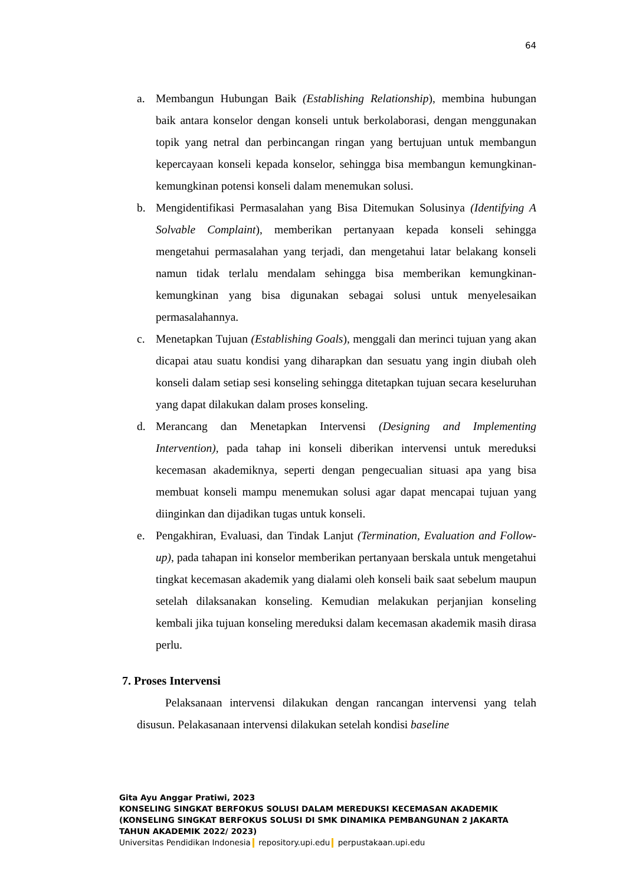64
a. Membangun Hubungan Baik (Establishing Relationship), membina hubungan baik antara konselor dengan konseli untuk berkolaborasi, dengan menggunakan topik yang netral dan perbincangan ringan yang bertujuan untuk membangun kepercayaan konseli kepada konselor, sehingga bisa membangun kemungkinan-kemungkinan potensi konseli dalam menemukan solusi.
b. Mengidentifikasi Permasalahan yang Bisa Ditemukan Solusinya (Identifying A Solvable Complaint), memberikan pertanyaan kepada konseli sehingga mengetahui permasalahan yang terjadi, dan mengetahui latar belakang konseli namun tidak terlalu mendalam sehingga bisa memberikan kemungkinan-kemungkinan yang bisa digunakan sebagai solusi untuk menyelesaikan permasalahannya.
c. Menetapkan Tujuan (Establishing Goals), menggali dan merinci tujuan yang akan dicapai atau suatu kondisi yang diharapkan dan sesuatu yang ingin diubah oleh konseli dalam setiap sesi konseling sehingga ditetapkan tujuan secara keseluruhan yang dapat dilakukan dalam proses konseling.
d. Merancang dan Menetapkan Intervensi (Designing and Implementing Intervention), pada tahap ini konseli diberikan intervensi untuk mereduksi kecemasan akademiknya, seperti dengan pengecualian situasi apa yang bisa membuat konseli mampu menemukan solusi agar dapat mencapai tujuan yang diinginkan dan dijadikan tugas untuk konseli.
e. Pengakhiran, Evaluasi, dan Tindak Lanjut (Termination, Evaluation and Follow-up), pada tahapan ini konselor memberikan pertanyaan berskala untuk mengetahui tingkat kecemasan akademik yang dialami oleh konseli baik saat sebelum maupun setelah dilaksanakan konseling. Kemudian melakukan perjanjian konseling kembali jika tujuan konseling mereduksi dalam kecemasan akademik masih dirasa perlu.
7. Proses Intervensi
Pelaksanaan intervensi dilakukan dengan rancangan intervensi yang telah disusun. Pelakasanaan intervensi dilakukan setelah kondisi baseline
Gita Ayu Anggar Pratiwi, 2023
KONSELING SINGKAT BERFOKUS SOLUSI DALAM MEREDUKSI KECEMASAN AKADEMIK
(KONSELING SINGKAT BERFOKUS SOLUSI DI SMK DINAMIKA PEMBANGUNAN 2 JAKARTA
TAHUN AKADEMIK 2022/ 2023)
Universitas Pendidikan Indonesia repository.upi.edu perpustakaan.upi.edu